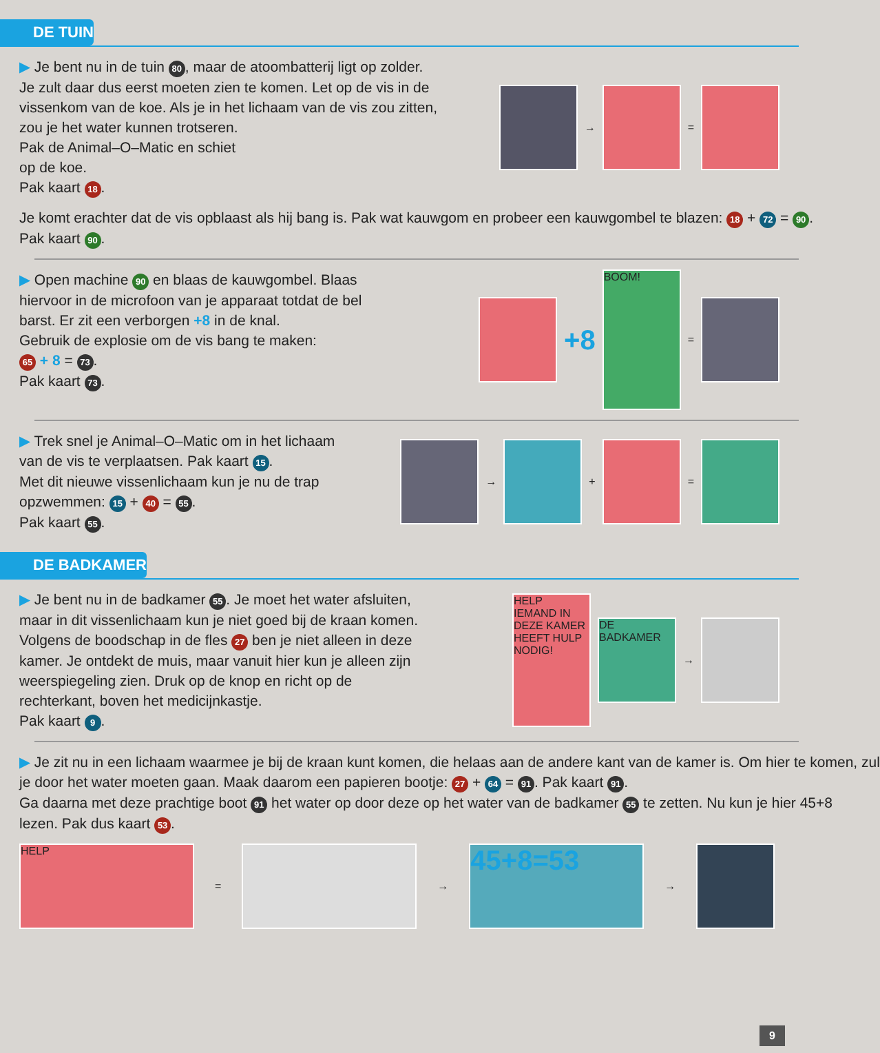DE TUIN
▶ Je bent nu in de tuin 80, maar de atoombatterij ligt op zolder.
Je zult daar dus eerst moeten zien te komen. Let op de vis in de
vissenkom van de koe. Als je in het lichaam van de vis zou zitten,
zou je het water kunnen trotseren.
Pak de Animal–O–Matic en schiet
op de koe.
Pak kaart 18.
→
=
Je komt erachter dat de vis opblaast als hij bang is. Pak wat kauwgom en probeer een kauwgombel te blazen: 18 + 72 = 90.
Pak kaart 90.
▶ Open machine 90 en blaas de kauwgombel. Blaas
hiervoor in de microfoon van je apparaat totdat de bel
barst. Er zit een verborgen +8 in de knal.
Gebruik de explosie om de vis bang te maken:
65 + 8 = 73.
Pak kaart 73.
+8
BOOM!
=
▶ Trek snel je Animal–O–Matic om in het lichaam
van de vis te verplaatsen. Pak kaart 15.
Met dit nieuwe vissenlichaam kun je nu de trap
opzwemmen: 15 + 40 = 55.
Pak kaart 55.
→
+
=
DE BADKAMER
▶ Je bent nu in de badkamer 55. Je moet het water afsluiten,
maar in dit vissenlichaam kun je niet goed bij de kraan komen.
Volgens de boodschap in de fles 27 ben je niet alleen in deze
kamer. Je ontdekt de muis, maar vanuit hier kun je alleen zijn
weerspiegeling zien. Druk op de knop en richt op de
rechterkant, boven het medicijnkastje.
Pak kaart 9.
HELP
IEMAND IN DEZE KAMER HEEFT HULP NODIG!
DE BADKAMER
→
▶ Je zit nu in een lichaam waarmee je bij de kraan kunt komen, die helaas aan de andere kant van de kamer is. Om hier te komen, zul
je door het water moeten gaan. Maak daarom een papieren bootje: 27 + 64 = 91. Pak kaart 91.
Ga daarna met deze prachtige boot 91 het water op door deze op het water van de badkamer 55 te zetten. Nu kun je hier 45+8
lezen. Pak dus kaart 53.
HELP
=
→
45+8=53
→
9